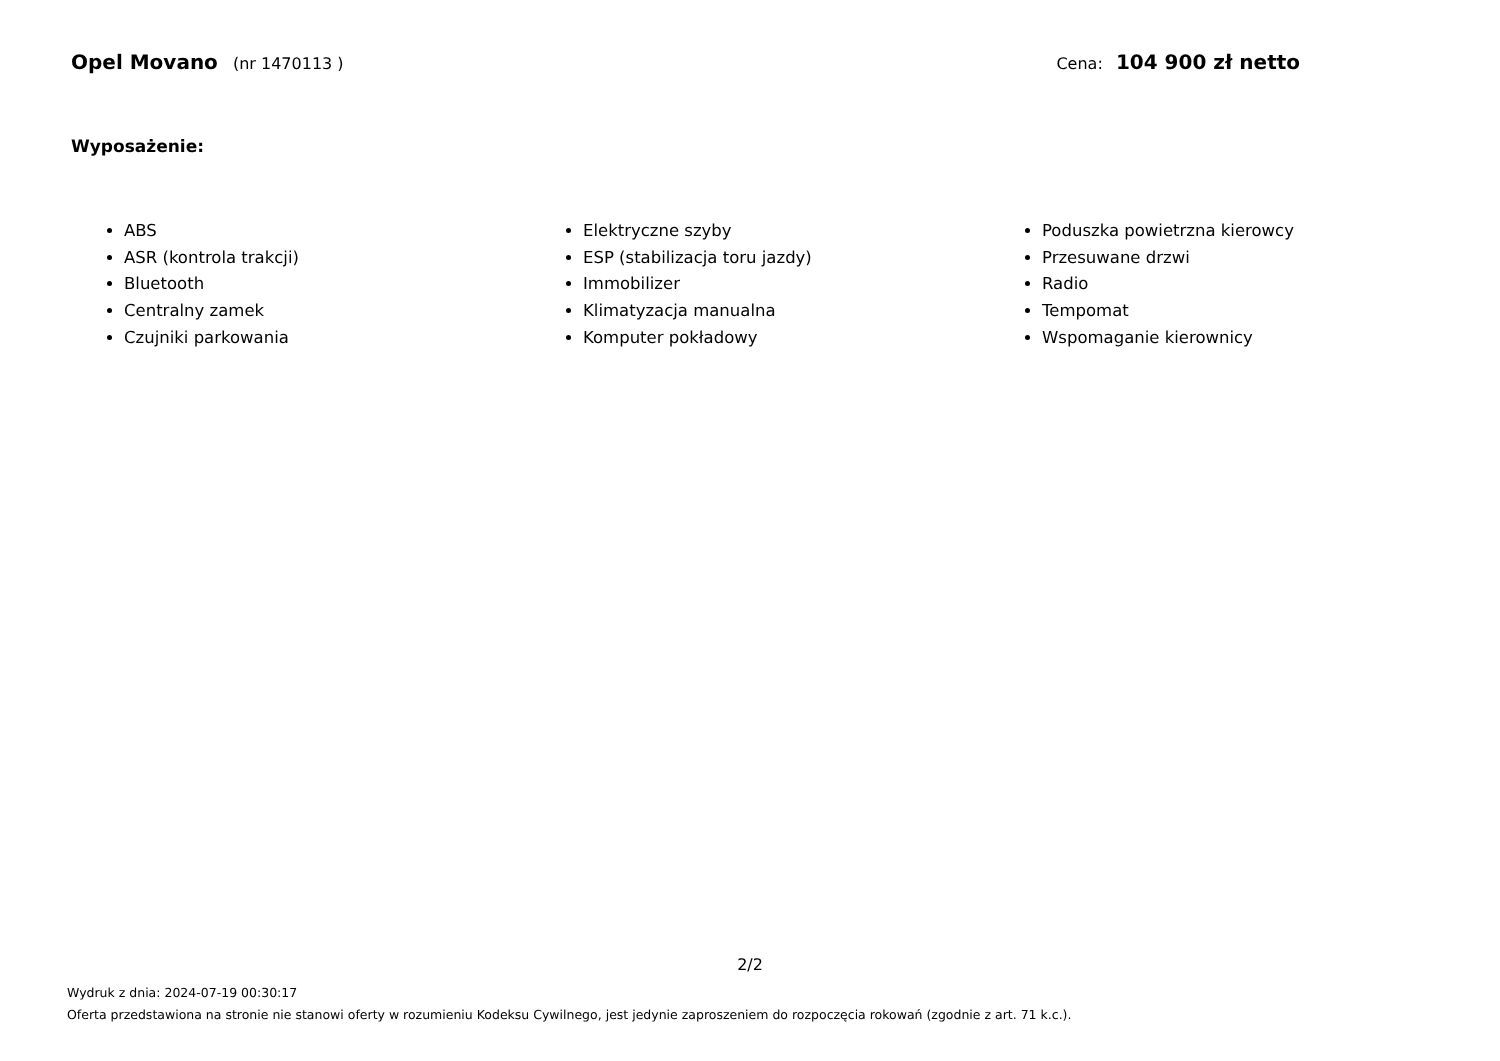Opel Movano (nr 1470113 ) Cena: 104 900 zł netto
Wyposażenie:
ABS
ASR (kontrola trakcji)
Bluetooth
Centralny zamek
Czujniki parkowania
Elektryczne szyby
ESP (stabilizacja toru jazdy)
Immobilizer
Klimatyzacja manualna
Komputer pokładowy
Poduszka powietrzna kierowcy
Przesuwane drzwi
Radio
Tempomat
Wspomaganie kierownicy
2/2
Wydruk z dnia: 2024-07-19 00:30:17
Oferta przedstawiona na stronie nie stanowi oferty w rozumieniu Kodeksu Cywilnego, jest jedynie zaproszeniem do rozpoczęcia rokowań (zgodnie z art. 71 k.c.).